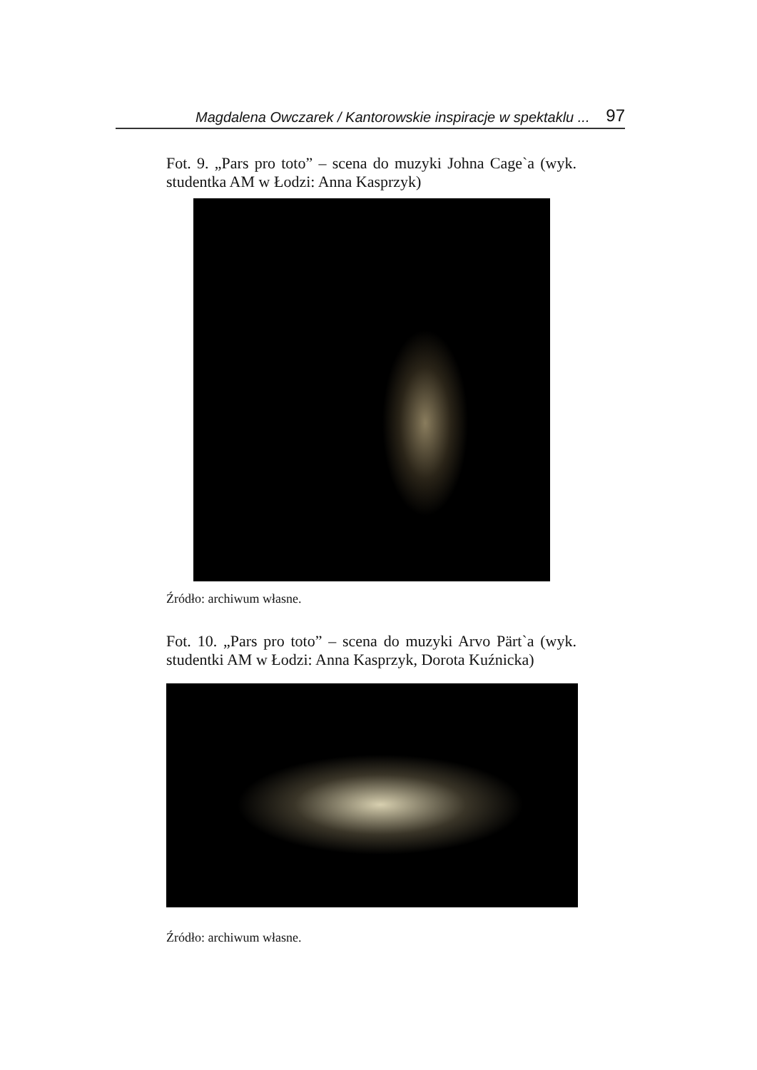Magdalena Owczarek / Kantorowskie inspiracje w spektaklu ... 97
Fot. 9. „Pars pro toto” – scena do muzyki Johna Cage`a (wyk. studentka AM w Łodzi: Anna Kasprzyk)
Źródło: archiwum własne.
Fot. 10. „Pars pro toto” – scena do muzyki Arvo Pärt`a (wyk. studentki AM w Łodzi: Anna Kasprzyk, Dorota Kuźnicka)
Źródło: archiwum własne.